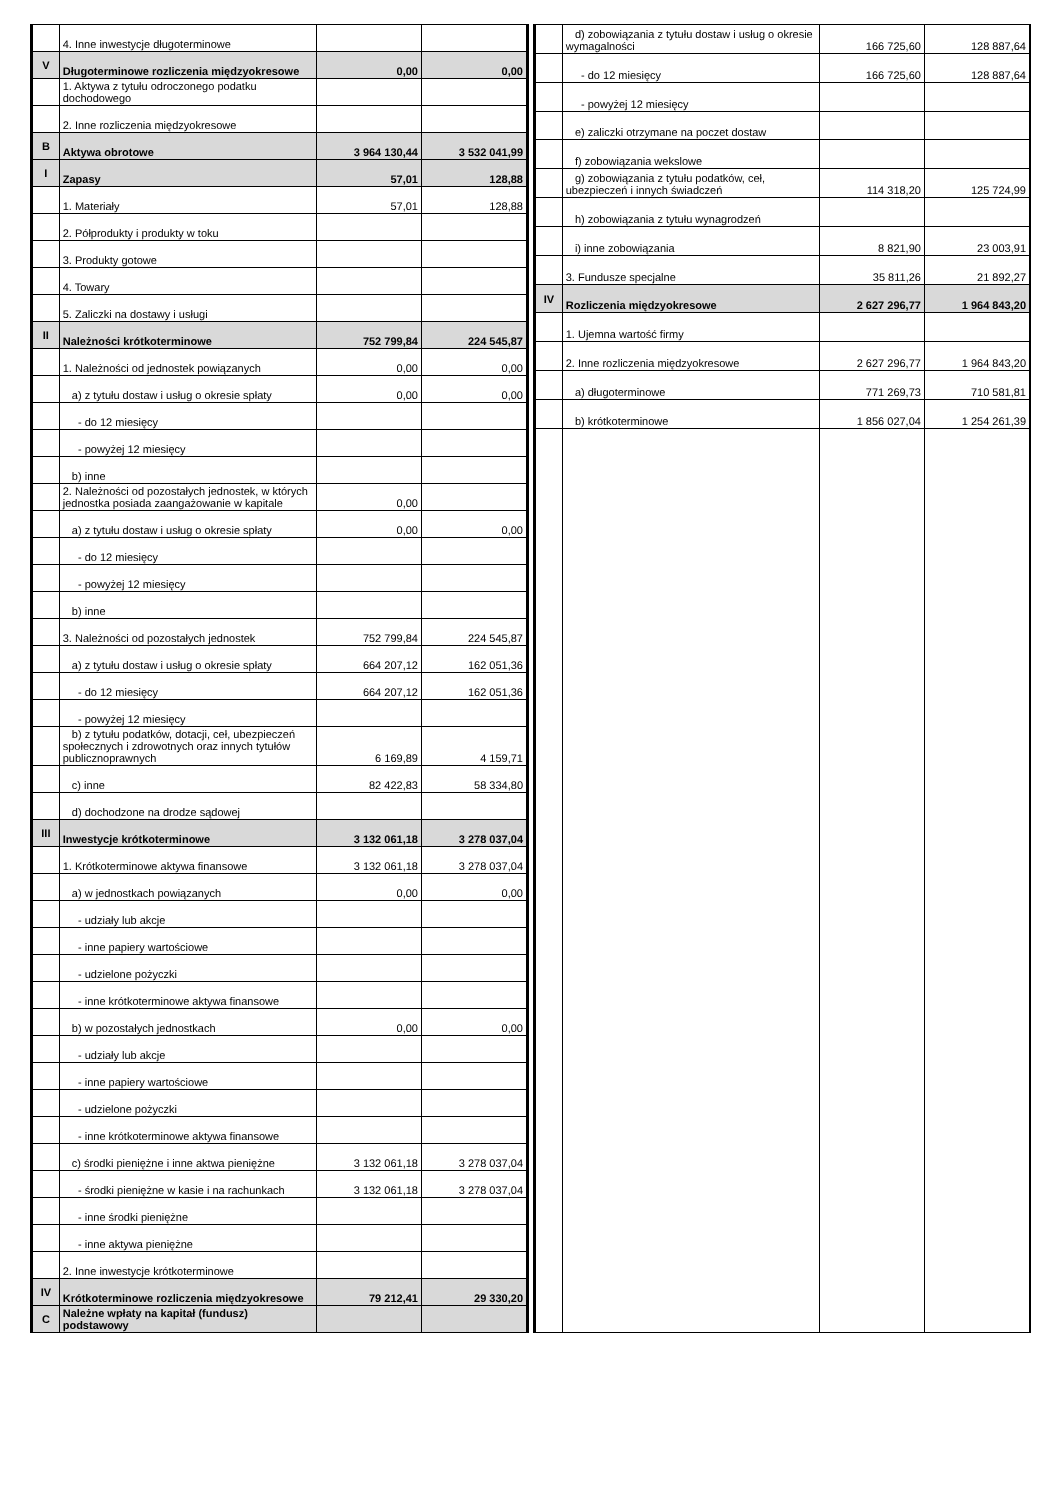| | 4. Inne inwestycje długoterminowe | | |
| V | Długoterminowe rozliczenia międzyokresowe | 0,00 | 0,00 |
| | 1. Aktywa z tytułu odroczonego podatku dochodowego | | |
| | 2. Inne rozliczenia międzyokresowe | | |
| B | Aktywa obrotowe | 3 964 130,44 | 3 532 041,99 |
| I | Zapasy | 57,01 | 128,88 |
| | 1. Materiały | 57,01 | 128,88 |
| | 2. Półprodukty i produkty w toku | | |
| | 3. Produkty gotowe | | |
| | 4. Towary | | |
| | 5. Zaliczki na dostawy i usługi | | |
| II | Należności krótkoterminowe | 752 799,84 | 224 545,87 |
| | 1. Należności od jednostek powiązanych | 0,00 | 0,00 |
| | a) z tytułu dostaw i usług o okresie spłaty | 0,00 | 0,00 |
| | - do 12 miesięcy | | |
| | - powyżej 12 miesięcy | | |
| | b) inne | | |
| | 2. Należności od pozostałych jednostek, w których jednostka posiada zaangażowanie w kapitale | 0,00 | |
| | a) z tytułu dostaw i usług o okresie spłaty | 0,00 | 0,00 |
| | - do 12 miesięcy | | |
| | - powyżej 12 miesięcy | | |
| | b) inne | | |
| | 3. Należności od pozostałych jednostek | 752 799,84 | 224 545,87 |
| | a) z tytułu dostaw i usług o okresie spłaty | 664 207,12 | 162 051,36 |
| | - do 12 miesięcy | 664 207,12 | 162 051,36 |
| | - powyżej 12 miesięcy | | |
| | b) z tytułu podatków, dotacji, ceł, ubezpieczeń społecznych i zdrowotnych oraz innych tytułów publicznoprawnych | 6 169,89 | 4 159,71 |
| | c) inne | 82 422,83 | 58 334,80 |
| | d) dochodzone na drodze sądowej | | |
| III | Inwestycje krótkoterminowe | 3 132 061,18 | 3 278 037,04 |
| | 1. Krótkoterminowe aktywa finansowe | 3 132 061,18 | 3 278 037,04 |
| | a) w jednostkach powiązanych | 0,00 | 0,00 |
| | - udziały lub akcje | | |
| | - inne papiery wartościowe | | |
| | - udzielone pożyczki | | |
| | - inne krótkoterminowe aktywa finansowe | | |
| | b) w pozostałych jednostkach | 0,00 | 0,00 |
| | - udziały lub akcje | | |
| | - inne papiery wartościowe | | |
| | - udzielone pożyczki | | |
| | - inne krótkoterminowe aktywa finansowe | | |
| | c) środki pieniężne i inne aktwa pieniężne | 3 132 061,18 | 3 278 037,04 |
| | - środki pieniężne w kasie i na rachunkach | 3 132 061,18 | 3 278 037,04 |
| | - inne środki pieniężne | | |
| | - inne aktywa pieniężne | | |
| | 2. Inne inwestycje krótkoterminowe | | |
| IV | Krótkoterminowe rozliczenia międzyokresowe | 79 212,41 | 29 330,20 |
| C | Należne wpłaty na kapitał (fundusz) podstawowy | | |
| | d) zobowiązania z tytułu dostaw i usług o okresie wymagalności | 166 725,60 | 128 887,64 |
| | - do 12 miesięcy | 166 725,60 | 128 887,64 |
| | - powyżej 12 miesięcy | | |
| | e) zaliczki otrzymane na poczet dostaw | | |
| | f) zobowiązania wekslowe | | |
| | g) zobowiązania z tytułu podatków, ceł, ubezpieczeń i innych świadczeń | 114 318,20 | 125 724,99 |
| | h) zobowiązania z tytułu wynagrodzeń | | |
| | i) inne zobowiązania | 8 821,90 | 23 003,91 |
| | 3. Fundusze specjalne | 35 811,26 | 21 892,27 |
| IV | Rozliczenia międzyokresowe | 2 627 296,77 | 1 964 843,20 |
| | 1. Ujemna wartość firmy | | |
| | 2. Inne rozliczenia międzyokresowe | 2 627 296,77 | 1 964 843,20 |
| | a) długoterminowe | 771 269,73 | 710 581,81 |
| | b) krótkoterminowe | 1 856 027,04 | 1 254 261,39 |